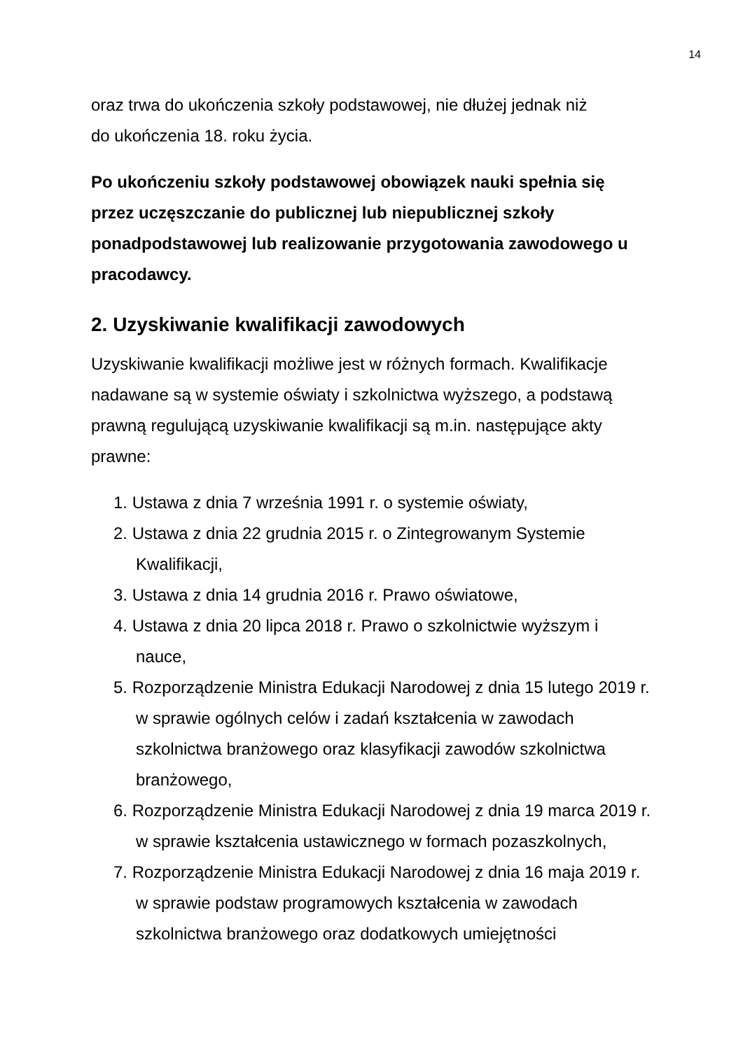14
oraz trwa do ukończenia szkoły podstawowej, nie dłużej jednak niż
do ukończenia 18. roku życia.
Po ukończeniu szkoły podstawowej obowiązek nauki spełnia się przez uczęszczanie do publicznej lub niepublicznej szkoły ponadpodstawowej lub realizowanie przygotowania zawodowego u pracodawcy.
2. Uzyskiwanie kwalifikacji zawodowych
Uzyskiwanie kwalifikacji możliwe jest w różnych formach. Kwalifikacje nadawane są w systemie oświaty i szkolnictwa wyższego, a podstawą prawną regulującą uzyskiwanie kwalifikacji są m.in. następujące akty prawne:
1. Ustawa z dnia 7 września 1991 r. o systemie oświaty,
2. Ustawa z dnia 22 grudnia 2015 r. o Zintegrowanym Systemie Kwalifikacji,
3. Ustawa z dnia 14 grudnia 2016 r. Prawo oświatowe,
4. Ustawa z dnia 20 lipca 2018 r. Prawo o szkolnictwie wyższym i nauce,
5. Rozporządzenie Ministra Edukacji Narodowej z dnia 15 lutego 2019 r. w sprawie ogólnych celów i zadań kształcenia w zawodach szkolnictwa branżowego oraz klasyfikacji zawodów szkolnictwa branżowego,
6. Rozporządzenie Ministra Edukacji Narodowej z dnia 19 marca 2019 r. w sprawie kształcenia ustawicznego w formach pozaszkolnych,
7. Rozporządzenie Ministra Edukacji Narodowej z dnia 16 maja 2019 r. w sprawie podstaw programowych kształcenia w zawodach szkolnictwa branżowego oraz dodatkowych umiejętności